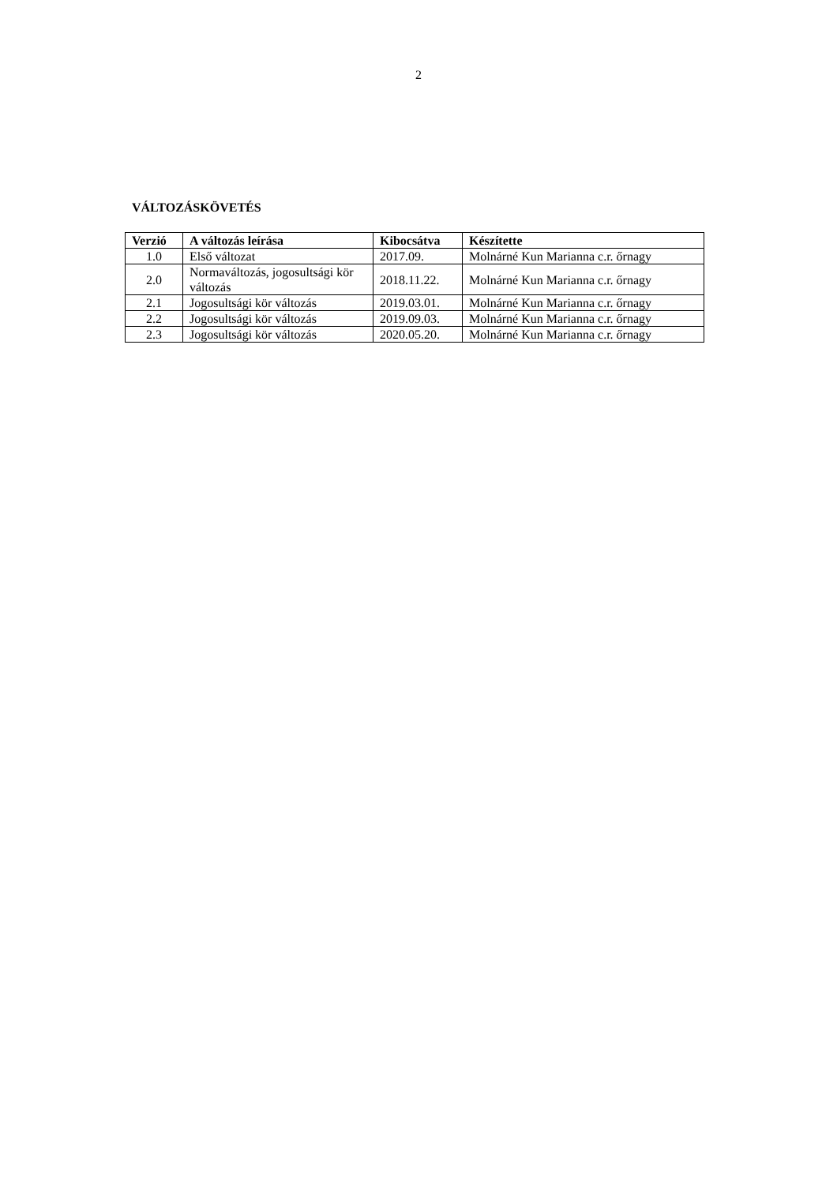2
VÁLTOZÁSKÖVETÉS
| Verzió | A változás leírása | Kibocsátva | Készítette |
| --- | --- | --- | --- |
| 1.0 | Első változat | 2017.09. | Molnárné Kun Marianna c.r. őrnagy |
| 2.0 | Normaváltozás, jogosultsági kör változás | 2018.11.22. | Molnárné Kun Marianna c.r. őrnagy |
| 2.1 | Jogosultsági kör változás | 2019.03.01. | Molnárné Kun Marianna c.r. őrnagy |
| 2.2 | Jogosultsági kör változás | 2019.09.03. | Molnárné Kun Marianna c.r. őrnagy |
| 2.3 | Jogosultsági kör változás | 2020.05.20. | Molnárné Kun Marianna c.r. őrnagy |